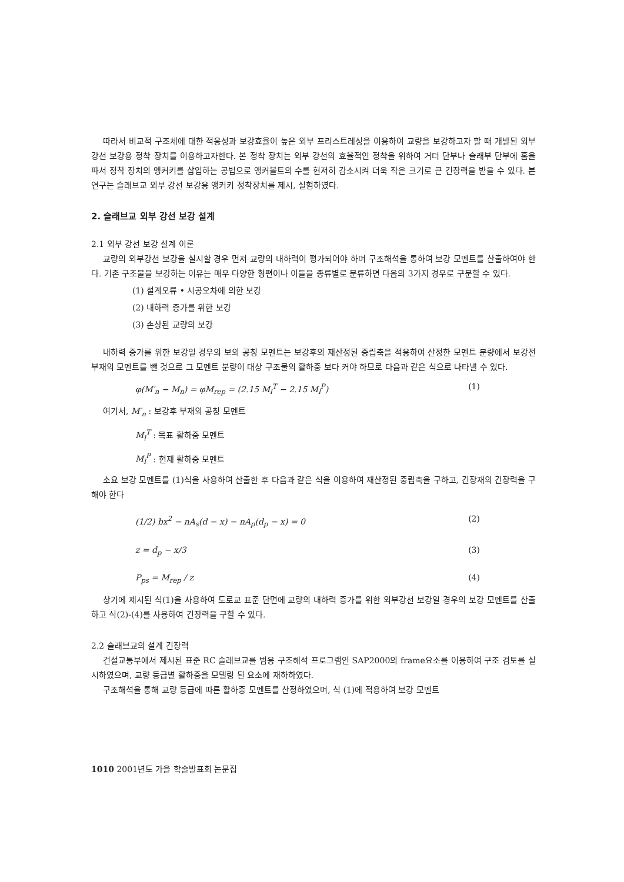따라서 비교적 구조체에 대한 적응성과 보강효율이 높은 외부 프리스트레싱을 이용하여 교량을 보강하고자 할 때 개발된 외부 강선 보강용 정착 장치를 이용하고자한다. 본 정착 장치는 외부 강선의 효율적인 정착을 위하여 거더 단부나 슬래부 단부에 홈을 파서 정착 장치의 앵커키를 삽입하는 공법으로 앵커볼트의 수를 현저히 감소시켜 더욱 작은 크기로 큰 긴장력을 받을 수 있다. 본 연구는 슬래브교 외부 강선 보강용 앵커키 정착장치를 제시, 실험하였다.
2. 슬래브교 외부 강선 보강 설계
2.1 외부 강선 보강 설계 이론
교량의 외부강선 보강을 실시할 경우 먼저 교량의 내하력이 평가되어야 하며 구조해석을 통하여 보강 모멘트를 산출하여야 한다. 기존 구조물을 보강하는 이유는 매우 다양한 형편이나 이들을 종류별로 분류하면 다음의 3가지 경우로 구분할 수 있다.
(1) 설계오류 • 시공오차에 의한 보강
(2) 내하력 증가를 위한 보강
(3) 손상된 교량의 보강
내하력 증가를 위한 보강일 경우의 보의 공칭 모멘트는 보강후의 재산정된 중립축을 적용하여 산정한 모멘트 분량에서 보강전 부재의 모멘트를 뺀 것으로 그 모멘트 분량이 대상 구조물의 활하중 보다 커야 하므로 다음과 같은 식으로 나타낼 수 있다.
φ(M′<sub>n</sub> − M<sub>n</sub>) = φM<sub>rep</sub> = (2.15 M<sub>l</sub><sup>T</sup> − 2.15 M<sub>l</sub><sup>P</sup>) (1)
여기서, M′<sub>n</sub> : 보강후 부재의 공칭 모멘트
M<sub>l</sub><sup>T</sup> : 목표 활하중 모멘트
M<sub>l</sub><sup>P</sup> : 현재 활하중 모멘트
소요 보강 모멘트를 (1)식을 사용하여 산출한 후 다음과 같은 식을 이용하여 재산정된 중립축을 구하고, 긴장재의 긴장력을 구해야 한다
(1/2) bx<sup>2</sup> − nA<sub>s</sub>(d − x) − nA<sub>p</sub>(d<sub>p</sub> − x) = 0 (2)
z = d<sub>p</sub> − x/3 (3)
P<sub>ps</sub> = M<sub>rep</sub> / z (4)
상기에 제시된 식(1)을 사용하여 도로교 표준 단면에 교량의 내하력 증가를 위한 외부강선 보강일 경우의 보강 모멘트를 산출하고 식(2)-(4)를 사용하여 긴장력을 구할 수 있다.
2.2 슬래브교의 설계 긴장력
건설교통부에서 제시된 표준 RC 슬래브교를 범용 구조해석 프로그램인 SAP2000의 frame요소를 이용하여 구조 검토를 실시하였으며, 교량 등급별 활하중을 모델링 된 요소에 재하하였다.
구조해석을 통해 교량 등급에 따른 활하중 모멘트를 산정하였으며, 식 (1)에 적용하여 보강 모멘트
1010 2001년도 가을 학술발표회 논문집